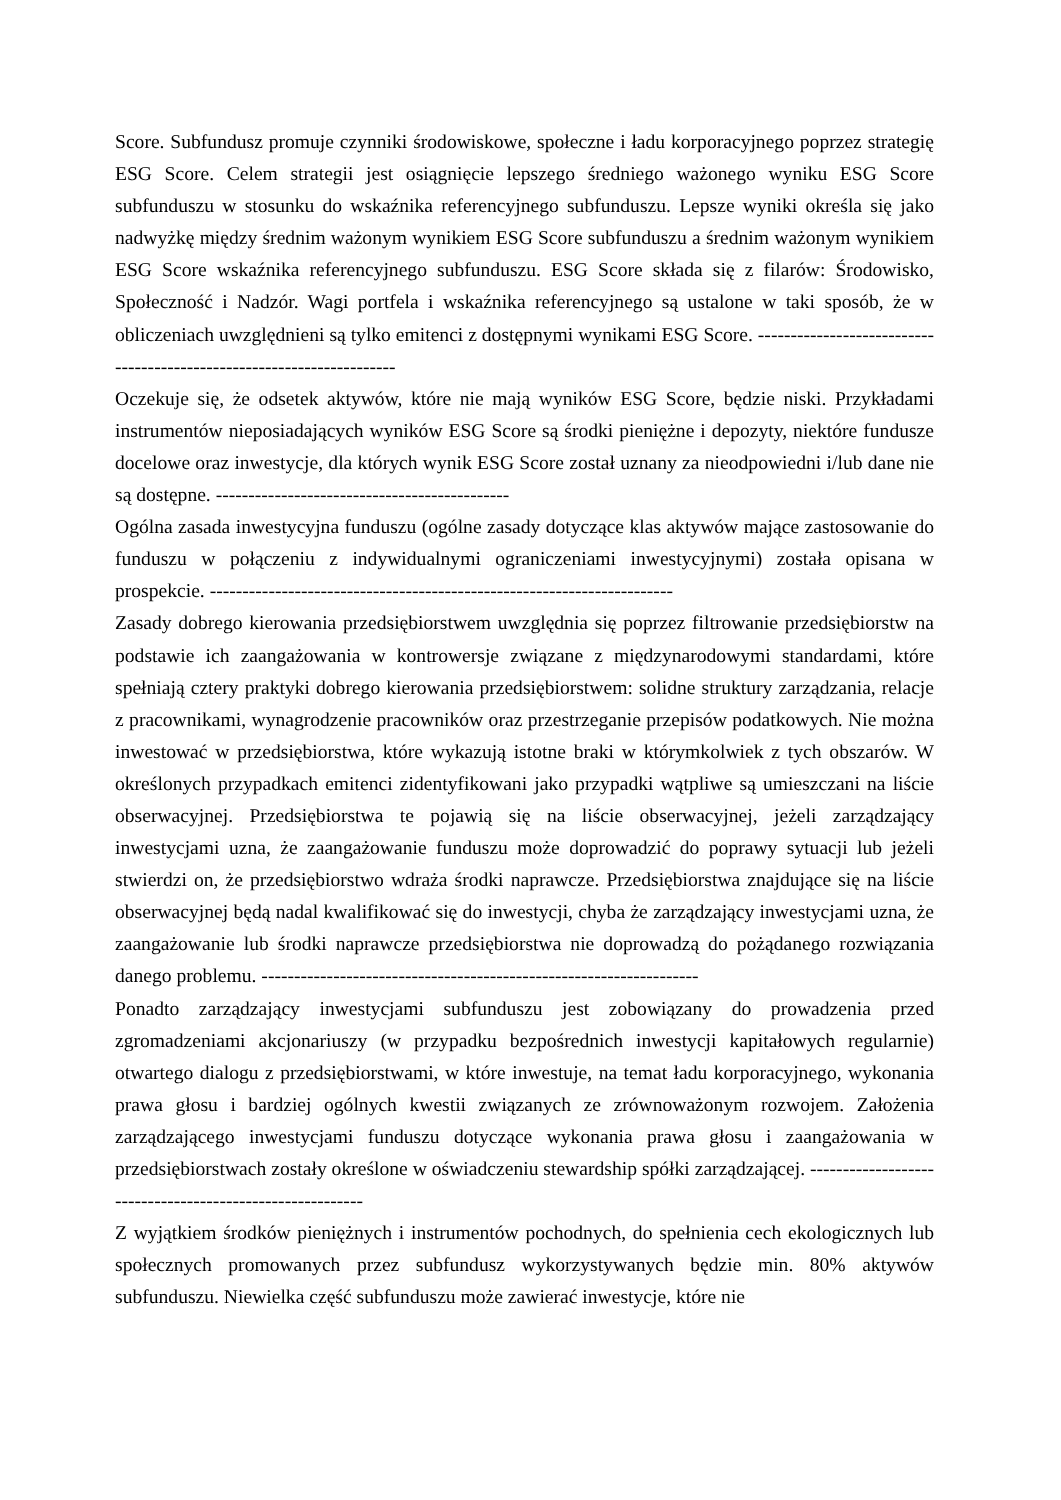Score. Subfundusz promuje czynniki środowiskowe, społeczne i ładu korporacyjnego poprzez strategię ESG Score. Celem strategii jest osiągnięcie lepszego średniego ważonego wyniku ESG Score subfunduszu w stosunku do wskaźnika referencyjnego subfunduszu. Lepsze wyniki określa się jako nadwyżkę między średnim ważonym wynikiem ESG Score subfunduszu a średnim ważonym wynikiem ESG Score wskaźnika referencyjnego subfunduszu. ESG Score składa się z filarów: Środowisko, Społeczność i Nadzór. Wagi portfela i wskaźnika referencyjnego są ustalone w taki sposób, że w obliczeniach uwzględnieni są tylko emitenci z dostępnymi wynikami ESG Score. ----------------------------------------------------------------------
Oczekuje się, że odsetek aktywów, które nie mają wyników ESG Score, będzie niski. Przykładami instrumentów nieposiadających wyników ESG Score są środki pieniężne i depozyty, niektóre fundusze docelowe oraz inwestycje, dla których wynik ESG Score został uznany za nieodpowiedni i/lub dane nie są dostępne. ---------------------------------------------
Ogólna zasada inwestycyjna funduszu (ogólne zasady dotyczące klas aktywów mające zastosowanie do funduszu w połączeniu z indywidualnymi ograniczeniami inwestycyjnymi) została opisana w prospekcie. -----------------------------------------------------------------------
Zasady dobrego kierowania przedsiębiorstwem uwzględnia się poprzez filtrowanie przedsiębiorstw na podstawie ich zaangażowania w kontrowersje związane z międzynarodowymi standardami, które spełniają cztery praktyki dobrego kierowania przedsiębiorstwem: solidne struktury zarządzania, relacje z pracownikami, wynagrodzenie pracowników oraz przestrzeganie przepisów podatkowych. Nie można inwestować w przedsiębiorstwa, które wykazują istotne braki w którymkolwiek z tych obszarów. W określonych przypadkach emitenci zidentyfikowani jako przypadki wątpliwe są umieszczani na liście obserwacyjnej. Przedsiębiorstwa te pojawią się na liście obserwacyjnej, jeżeli zarządzający inwestycjami uzna, że zaangażowanie funduszu może doprowadzić do poprawy sytuacji lub jeżeli stwierdzi on, że przedsiębiorstwo wdraża środki naprawcze. Przedsiębiorstwa znajdujące się na liście obserwacyjnej będą nadal kwalifikować się do inwestycji, chyba że zarządzający inwestycjami uzna, że zaangażowanie lub środki naprawcze przedsiębiorstwa nie doprowadzą do pożądanego rozwiązania danego problemu. -------------------------------------------------------------------
Ponadto zarządzający inwestycjami subfunduszu jest zobowiązany do prowadzenia przed zgromadzeniami akcjonariuszy (w przypadku bezpośrednich inwestycji kapitałowych regularnie) otwartego dialogu z przedsiębiorstwami, w które inwestuje, na temat ładu korporacyjnego, wykonania prawa głosu i bardziej ogólnych kwestii związanych ze zrównoważonym rozwojem. Założenia zarządzającego inwestycjami funduszu dotyczące wykonania prawa głosu i zaangażowania w przedsiębiorstwach zostały określone w oświadczeniu stewardship spółki zarządzającej. ---------------------------------------------------------
Z wyjątkiem środków pieniężnych i instrumentów pochodnych, do spełnienia cech ekologicznych lub społecznych promowanych przez subfundusz wykorzystywanych będzie min. 80% aktywów subfunduszu. Niewielka część subfunduszu może zawierać inwestycje, które nie